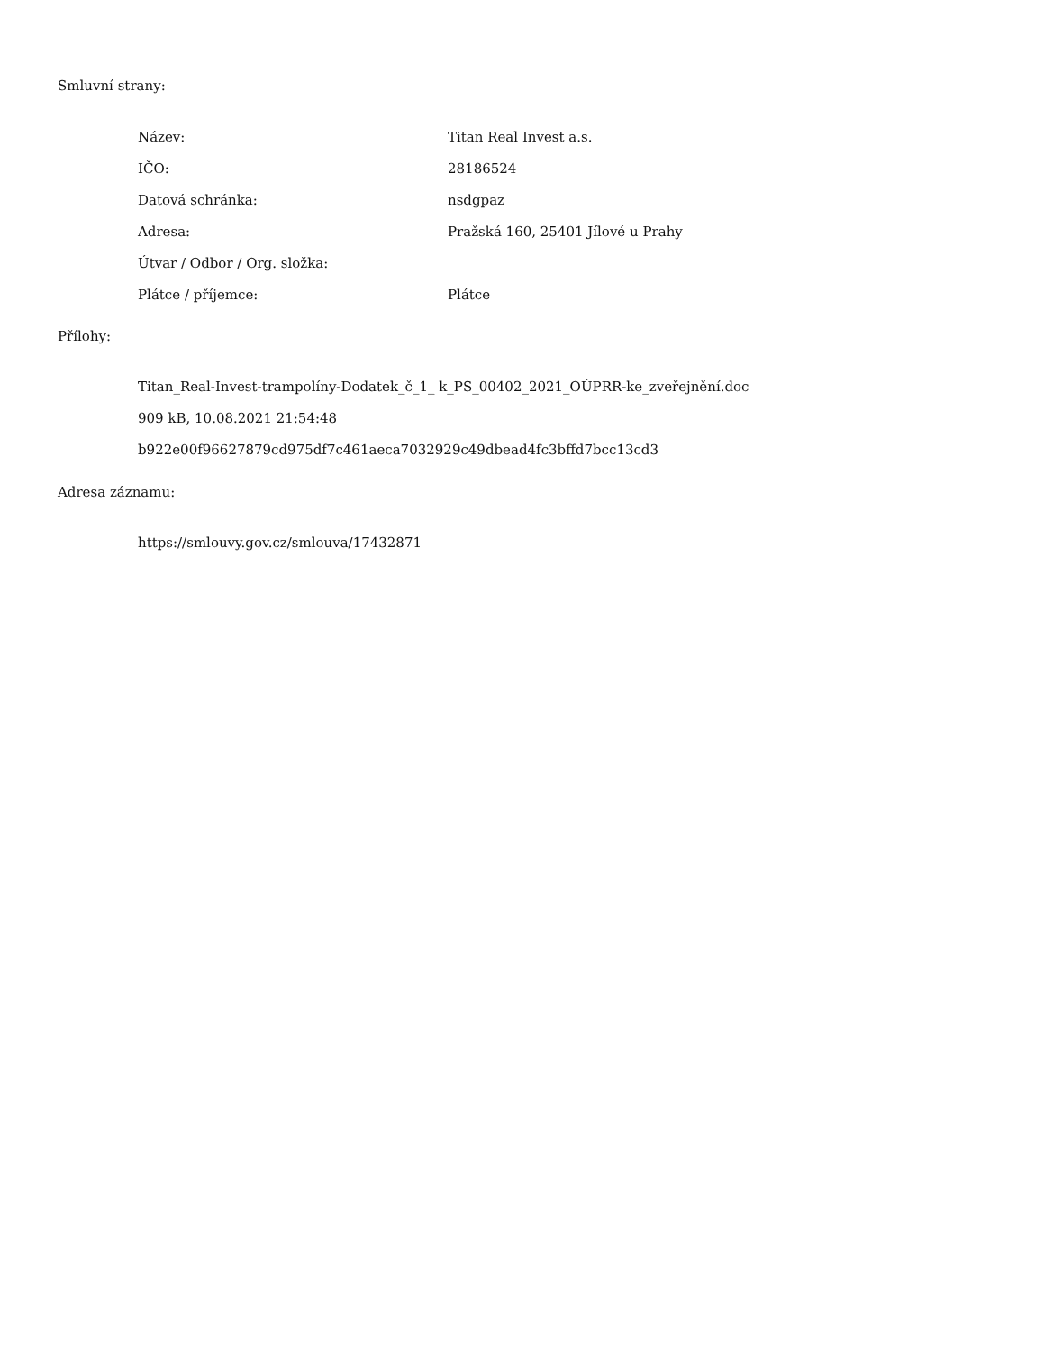Smluvní strany:
| Název: | Titan Real Invest a.s. |
| IČO: | 28186524 |
| Datová schránka: | nsdgpaz |
| Adresa: | Pražská 160, 25401 Jílové u Prahy |
| Útvar / Odbor / Org. složka: | |
| Plátce / příjemce: | Plátce |
Přílohy:
Titan_Real-Invest-trampolíny-Dodatek_č_1_ k_PS_00402_2021_OÚPRR-ke_zveřejnění.doc
909 kB, 10.08.2021 21:54:48
b922e00f96627879cd975df7c461aeca7032929c49dbead4fc3bffd7bcc13cd3
Adresa záznamu:
https://smlouvy.gov.cz/smlouva/17432871